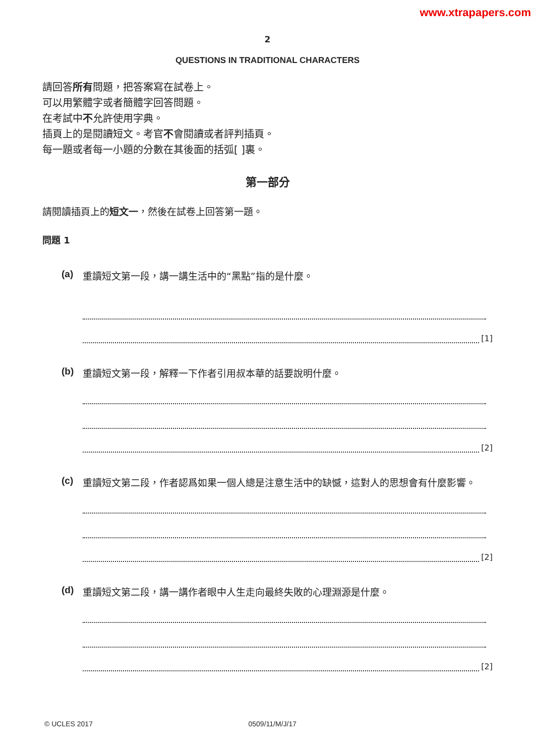www.xtrapapers.com
2
QUESTIONS IN TRADITIONAL CHARACTERS
請回答所有問題，把答案寫在試卷上。
可以用繁體字或者簡體字回答問題。
在考試中不允許使用字典。
插頁上的是閱讀短文。考官不會閱讀或者評判插頁。
每一題或者每一小題的分數在其後面的括弧[ ]裏。
第一部分
請閱讀插頁上的短文一，然後在試卷上回答第一題。
問題 1
(a) 重讀短文第一段，講一講生活中的“黑點”指的是什麼。
[1]
(b) 重讀短文第一段，解釋一下作者引用叔本華的話要說明什麼。
[2]
(c) 重讀短文第二段，作者認爲如果一個人總是注意生活中的缺憾，這對人的思想會有什麼影響。
[2]
(d) 重讀短文第二段，講一講作者眼中人生走向最終失敗的心理淵源是什麼。
[2]
© UCLES 2017 0509/11/M/J/17